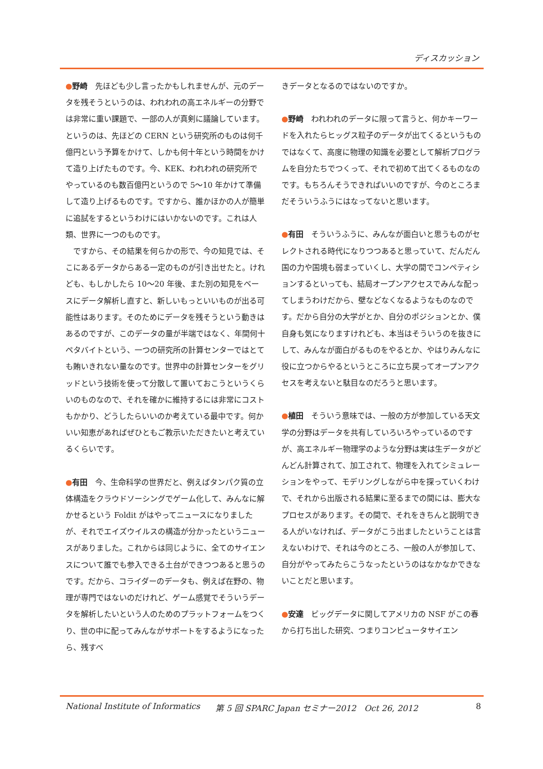ディスカッション
●野崎　先ほども少し言ったかもしれませんが、元のデータを残そうというのは、われわれの高エネルギーの分野では非常に重い課題で、一部の人が真剣に議論しています。というのは、先ほどの CERN という研究所のものは何千億円という予算をかけて、しかも何十年という時間をかけて造り上げたものです。今、KEK、われわれの研究所でやっているのも数百億円というので 5～10 年かけて準備して造り上げるものです。ですから、誰かほかの人が簡単に追試をするというわけにはいかないのです。これは人類、世界に一つのものです。
　ですから、その結果を何らかの形で、今の知見では、そこにあるデータからある一定のものが引き出せたと。けれども、もしかしたら 10～20 年後、また別の知見をベースにデータ解析し直すと、新しいもっといいものが出る可能性はあります。そのためにデータを残そうという動きはあるのですが、このデータの量が半端ではなく、年間何十ペタバイトという、一つの研究所の計算センターではとても賄いきれない量なのです。世界中の計算センターをグリッドという技術を使って分散して置いておこうというくらいのものなので、それを確かに維持するには非常にコストもかかり、どうしたらいいのか考えている最中です。何かいい知恵があればぜひともご教示いただきたいと考えているくらいです。
●有田　今、生命科学の世界だと、例えばタンパク質の立体構造をクラウドソーシングでゲーム化して、みんなに解かせるという Foldit がはやってニュースになりましたが、それでエイズウイルスの構造が分かったというニュースがありました。これからは同じように、全てのサイエンスについて誰でも参入できる土台ができつつあると思うのです。だから、コライダーのデータも、例えば在野の、物理が専門ではないのだけれど、ゲーム感覚でそういうデータを解析したいという人のためのプラットフォームをつくり、世の中に配ってみんながサポートをするようになったら、残すべ
きデータとなるのではないのですか。
●野崎　われわれのデータに限って言うと、何かキーワードを入れたらヒッグス粒子のデータが出てくるというものではなくて、高度に物理の知識を必要として解析プログラムを自分たちでつくって、それで初めて出てくるものなのです。もちろんそうできればいいのですが、今のところまだそういうふうにはなってないと思います。
●有田　そういうふうに、みんなが面白いと思うものがセレクトされる時代になりつつあると思っていて、だんだん国の力や国境も弱まっていくし、大学の間でコンペティションするといっても、結局オープンアクセスでみんな配ってしまうわけだから、壁などなくなるようなものなのです。だから自分の大学がとか、自分のポジションとか、僕自身も気になりますけれども、本当はそういうのを抜きにして、みんなが面白がるものをやるとか、やはりみんなに役に立つからやるというところに立ち戻ってオープンアクセスを考えないと駄目なのだろうと思います。
●植田　そういう意味では、一般の方が参加している天文学の分野はデータを共有していろいろやっているのですが、高エネルギー物理学のような分野は実は生データがどんどん計算されて、加工されて、物理を入れてシミュレーションをやって、モデリングしながら中を探っていくわけで、それから出版される結果に至るまでの間には、膨大なプロセスがあります。その間で、それをきちんと説明できる人がいなければ、データがこう出ましたということは言えないわけで、それは今のところ、一般の人が参加して、自分がやってみたらこうなったというのはなかなかできないことだと思います。
●安達　ビッグデータに関してアメリカの NSF がこの春から打ち出した研究、つまりコンピュータサイエン
National Institute of Informatics 第 5 回 SPARC Japan セミナー2012　Oct 26, 2012 8